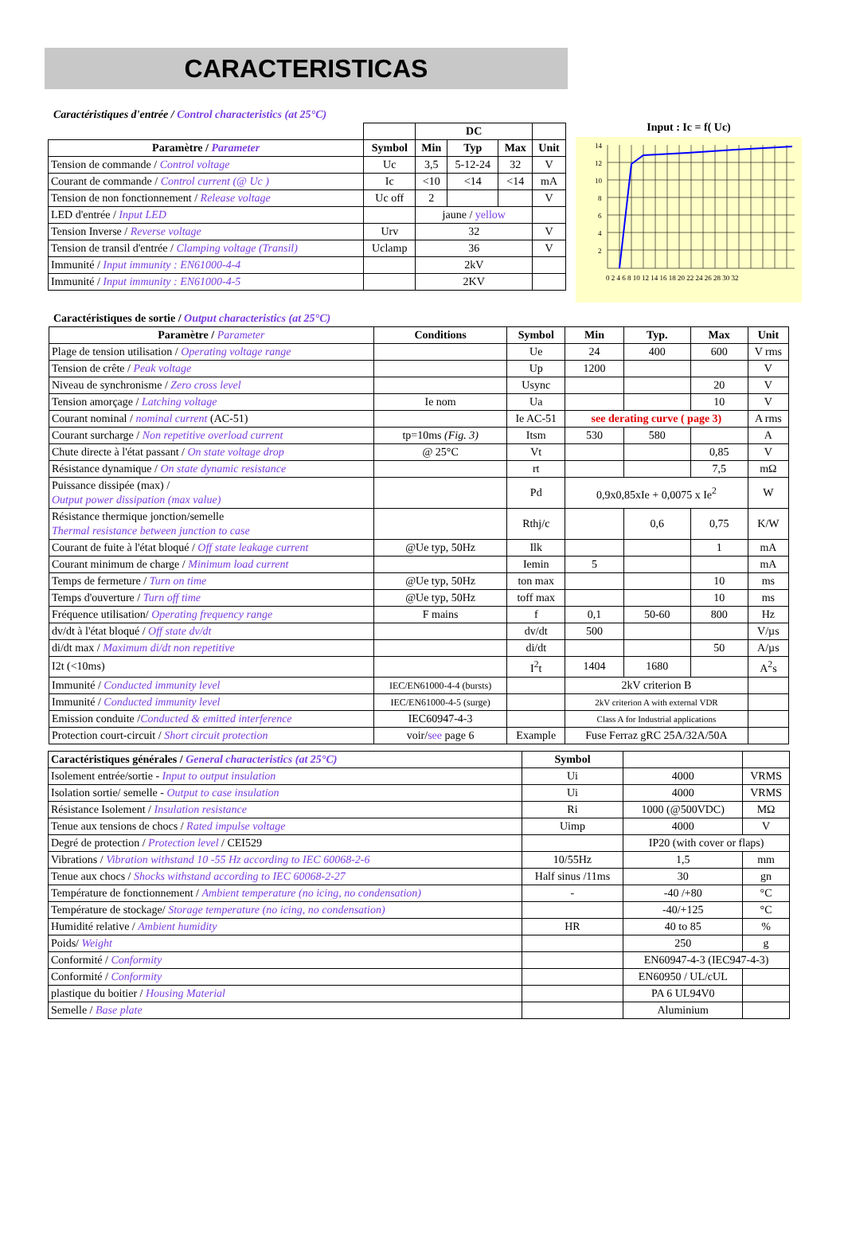CARACTERISTICAS
Caractéristiques d'entrée / Control characteristics (at 25°C)
| | | DC | | | |
| --- | --- | --- | --- | --- | --- |
| Paramètre / Parameter | Symbol | Min | Typ | Max | Unit |
| Tension de commande / Control voltage | Uc | 3,5 | 5-12-24 | 32 | V |
| Courant de commande / Control current (@ Uc ) | Ic | <10 | <14 | <14 | mA |
| Tension de non fonctionnement / Release voltage | Uc off | 2 | | | V |
| LED d'entrée / Input LED | | jaune / yellow | | | |
| Tension Inverse / Reverse voltage | Urv | 32 | | | V |
| Tension de transil d'entrée / Clamping voltage (Transil) | Uclamp | 36 | | | V |
| Immunité / Input immunity : EN61000-4-4 | | 2kV | | | |
| Immunité / Input immunity : EN61000-4-5 | | 2KV | | | |
Input : Ic = f( Uc)
14
12
10
8
6
4
2
0 2 4 6 8 10 12 14 16 18 20 22 24 26 28 30 32
Caractéristiques de sortie / Output characteristics (at 25°C)
| Paramètre / Parameter | Conditions | Symbol | Min | Typ. | Max | Unit |
| --- | --- | --- | --- | --- | --- | --- |
| Plage de tension utilisation / Operating voltage range | | Ue | 24 | 400 | 600 | V rms |
| Tension de crête / Peak voltage | | Up | 1200 | | | V |
| Niveau de synchronisme / Zero cross level | | Usync | | | 20 | V |
| Tension amorçage / Latching voltage | Ie nom | Ua | | | 10 | V |
| Courant nominal / nominal current (AC-51) | | Ie AC-51 | see derating curve ( page 3) | | | A rms |
| Courant surcharge / Non repetitive overload current | tp=10ms (Fig. 3) | Itsm | 530 | 580 | | A |
| Chute directe à l'état passant / On state voltage drop | @ 25°C | Vt | | | 0,85 | V |
| Résistance dynamique / On state dynamic resistance | | rt | | | 7,5 | mΩ |
| Puissance dissipée (max) / Output power dissipation (max value) | | Pd | 0,9x0,85xIe + 0,0075 x Ie<sup>2</sup> | | | W |
| Résistance thermique jonction/semelle Thermal resistance between junction to case | | Rthj/c | | 0,6 | 0,75 | K/W |
| Courant de fuite à l'état bloqué / Off state leakage current | @Ue typ, 50Hz | Ilk | | | 1 | mA |
| Courant minimum de charge / Minimum load current | | Iemin | 5 | | | mA |
| Temps de fermeture / Turn on time | @Ue typ, 50Hz | ton max | | | 10 | ms |
| Temps d'ouverture / Turn off time | @Ue typ, 50Hz | toff max | | | 10 | ms |
| Fréquence utilisation/ Operating frequency range | F mains | f | 0,1 | 50-60 | 800 | Hz |
| dv/dt à l'état bloqué / Off state dv/dt | | dv/dt | 500 | | | V/µs |
| di/dt max / Maximum di/dt non repetitive | | di/dt | | | 50 | A/µs |
| I2t (<10ms) | | I<sup>2</sup>t | 1404 | 1680 | | A<sup>2</sup>s |
| Immunité / Conducted immunity level | IEC/EN61000-4-4 (bursts) | | 2kV criterion B | | | |
| Immunité / Conducted immunity level | IEC/EN61000-4-5 (surge) | | 2kV criterion A with external VDR | | | |
| Emission conduite / Conducted & emitted interference | IEC60947-4-3 | | Class A for Industrial applications | | | |
| Protection court-circuit / Short circuit protection | voir/ see page 6 | Example | Fuse Ferraz gRC 25A/32A/50A | | | |
| Caractéristiques générales / General characteristics (at 25°C) | Symbol | | |
| --- | --- | --- | --- |
| Isolement entrée/sortie - Input to output insulation | Ui | 4000 | VRMS |
| Isolation sortie/ semelle - Output to case insulation | Ui | 4000 | VRMS |
| Résistance Isolement / Insulation resistance | Ri | 1000 (@500VDC) | MΩ |
| Tenue aux tensions de chocs / Rated impulse voltage | Uimp | 4000 | V |
| Degré de protection / Protection level / CEI529 | | IP20 (with cover or flaps) | |
| Vibrations / Vibration withstand 10 -55 Hz according to IEC 60068-2-6 | 10/55Hz | 1,5 | mm |
| Tenue aux chocs / Shocks withstand according to IEC 60068-2-27 | Half sinus /11ms | 30 | gn |
| Température de fonctionnement / Ambient temperature (no icing, no condensation) | - | -40 /+80 | °C |
| Température de stockage/ Storage temperature (no icing, no condensation) | | -40/+125 | °C |
| Humidité relative / Ambient humidity | HR | 40 to 85 | % |
| Poids/ Weight | | 250 | g |
| Conformité / Conformity | | EN60947-4-3 (IEC947-4-3) | |
| Conformité / Conformity | | EN60950 / UL/cUL | |
| plastique du boitier / Housing Material | | PA 6 UL94V0 | |
| Semelle / Base plate | | Aluminium | |